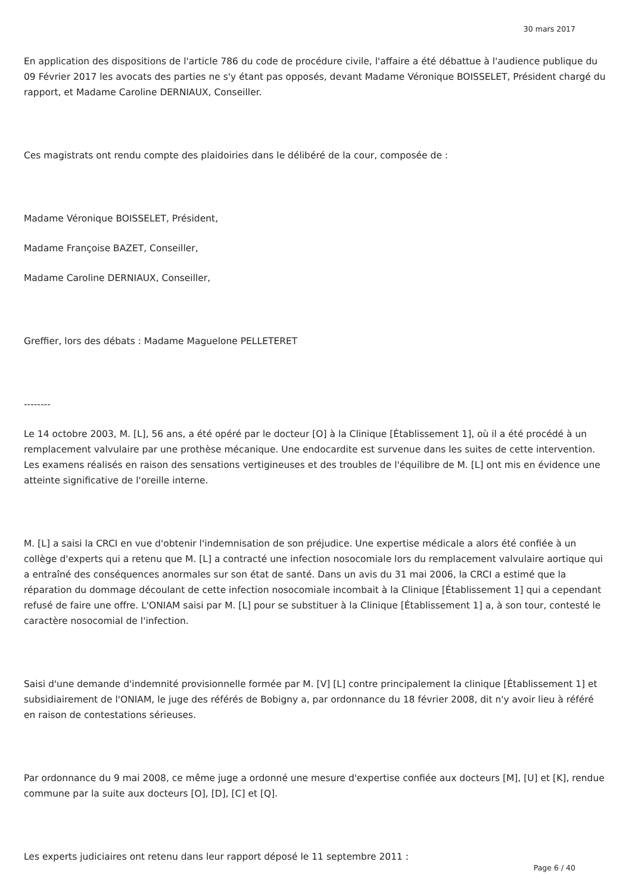30 mars 2017
En application des dispositions de l'article 786 du code de procédure civile, l'affaire a été débattue à l'audience publique du 09 Février 2017 les avocats des parties ne s'y étant pas opposés, devant Madame Véronique BOISSELET, Président chargé du rapport, et Madame Caroline DERNIAUX, Conseiller.
Ces magistrats ont rendu compte des plaidoiries dans le délibéré de la cour, composée de :
Madame Véronique BOISSELET, Président,
Madame Françoise BAZET, Conseiller,
Madame Caroline DERNIAUX, Conseiller,
Greffier, lors des débats : Madame Maguelone PELLETERET
--------
Le 14 octobre 2003, M. [L], 56 ans, a été opéré par le docteur [O] à la Clinique [Établissement 1], où il a été procédé à un remplacement valvulaire par une prothèse mécanique. Une endocardite est survenue dans les suites de cette intervention. Les examens réalisés en raison des sensations vertigineuses et des troubles de l'équilibre de M. [L] ont mis en évidence une atteinte significative de l'oreille interne.
M. [L] a saisi la CRCI en vue d'obtenir l'indemnisation de son préjudice. Une expertise médicale a alors été confiée à un collège d'experts qui a retenu que M. [L] a contracté une infection nosocomiale lors du remplacement valvulaire aortique qui a entraîné des conséquences anormales sur son état de santé. Dans un avis du 31 mai 2006, la CRCI a estimé que la réparation du dommage découlant de cette infection nosocomiale incombait à la Clinique [Établissement 1] qui a cependant refusé de faire une offre. L'ONIAM saisi par M. [L] pour se substituer à la Clinique [Établissement 1] a, à son tour, contesté le caractère nosocomial de l'infection.
Saisi d'une demande d'indemnité provisionnelle formée par M. [V] [L] contre principalement la clinique [Établissement 1] et subsidiairement de l'ONIAM, le juge des référés de Bobigny a, par ordonnance du 18 février 2008, dit n'y avoir lieu à référé en raison de contestations sérieuses.
Par ordonnance du 9 mai 2008, ce même juge a ordonné une mesure d'expertise confiée aux docteurs [M], [U] et [K], rendue commune par la suite aux docteurs [O], [D], [C] et [Q].
Les experts judiciaires ont retenu dans leur rapport déposé le 11 septembre 2011 :
Page 6 / 40